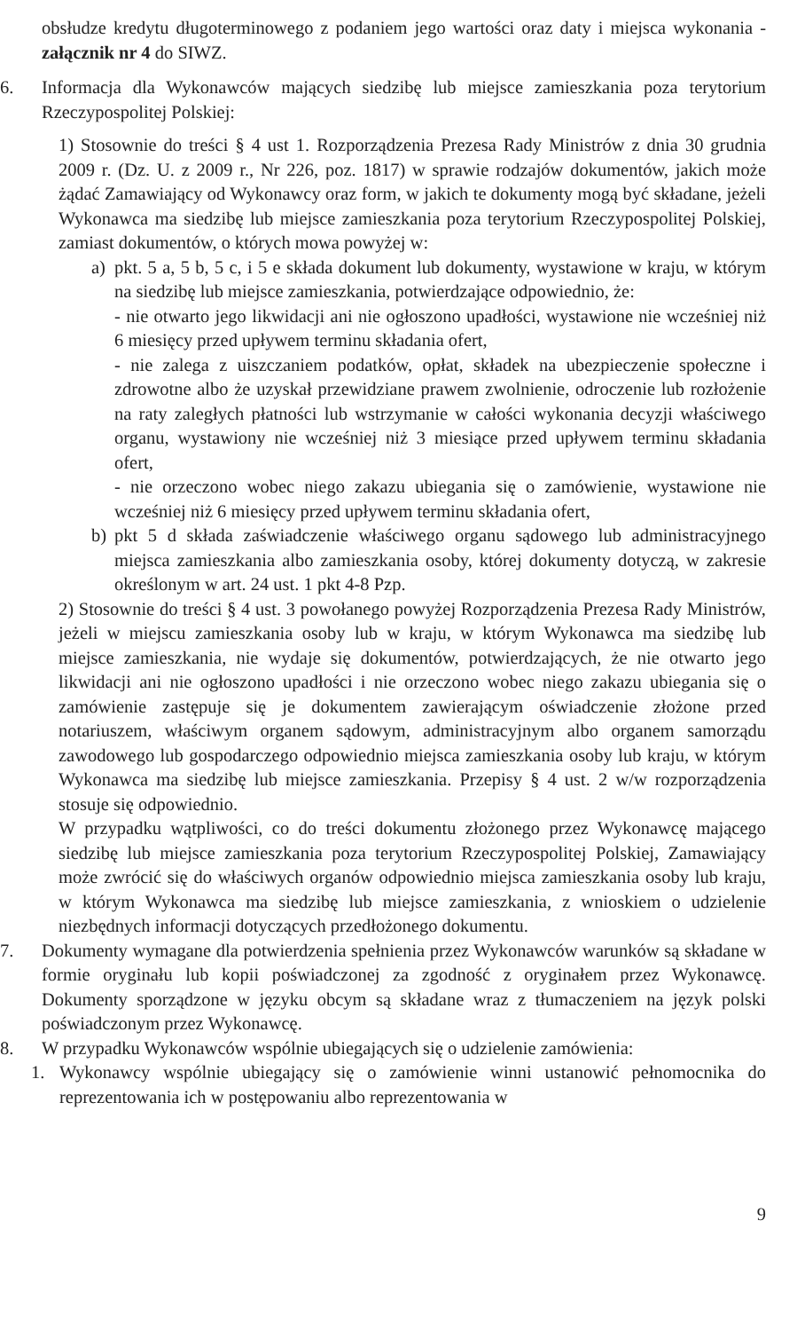obsłudze kredytu długoterminowego z podaniem jego wartości oraz daty i miejsca wykonania - załącznik nr 4 do SIWZ.
6. Informacja dla Wykonawców mających siedzibę lub miejsce zamieszkania poza terytorium Rzeczypospolitej Polskiej:
1) Stosownie do treści § 4 ust 1. Rozporządzenia Prezesa Rady Ministrów z dnia 30 grudnia 2009 r. (Dz. U. z 2009 r., Nr 226, poz. 1817) w sprawie rodzajów dokumentów, jakich może żądać Zamawiający od Wykonawcy oraz form, w jakich te dokumenty mogą być składane, jeżeli Wykonawca ma siedzibę lub miejsce zamieszkania poza terytorium Rzeczypospolitej Polskiej, zamiast dokumentów, o których mowa powyżej w:
a) pkt. 5 a, 5 b, 5 c, i 5 e składa dokument lub dokumenty, wystawione w kraju, w którym na siedzibę lub miejsce zamieszkania, potwierdzające odpowiednio, że:
- nie otwarto jego likwidacji ani nie ogłoszono upadłości, wystawione nie wcześniej niż 6 miesięcy przed upływem terminu składania ofert,
- nie zalega z uiszczaniem podatków, opłat, składek na ubezpieczenie społeczne i zdrowotne albo że uzyskał przewidziane prawem zwolnienie, odroczenie lub rozłożenie na raty zaległych płatności lub wstrzymanie w całości wykonania decyzji właściwego organu, wystawiony nie wcześniej niż 3 miesiące przed upływem terminu składania ofert,
- nie orzeczono wobec niego zakazu ubiegania się o zamówienie, wystawione nie wcześniej niż 6 miesięcy przed upływem terminu składania ofert,
b) pkt 5 d składa zaświadczenie właściwego organu sądowego lub administracyjnego miejsca zamieszkania albo zamieszkania osoby, której dokumenty dotyczą, w zakresie określonym w art. 24 ust. 1 pkt 4-8 Pzp.
2) Stosownie do treści § 4 ust. 3 powołanego powyżej Rozporządzenia Prezesa Rady Ministrów, jeżeli w miejscu zamieszkania osoby lub w kraju, w którym Wykonawca ma siedzibę lub miejsce zamieszkania, nie wydaje się dokumentów, potwierdzających, że nie otwarto jego likwidacji ani nie ogłoszono upadłości i nie orzeczono wobec niego zakazu ubiegania się o zamówienie zastępuje się je dokumentem zawierającym oświadczenie złożone przed notariuszem, właściwym organem sądowym, administracyjnym albo organem samorządu zawodowego lub gospodarczego odpowiednio miejsca zamieszkania osoby lub kraju, w którym Wykonawca ma siedzibę lub miejsce zamieszkania. Przepisy § 4 ust. 2 w/w rozporządzenia stosuje się odpowiednio.
W przypadku wątpliwości, co do treści dokumentu złożonego przez Wykonawcę mającego siedzibę lub miejsce zamieszkania poza terytorium Rzeczypospolitej Polskiej, Zamawiający może zwrócić się do właściwych organów odpowiednio miejsca zamieszkania osoby lub kraju, w którym Wykonawca ma siedzibę lub miejsce zamieszkania, z wnioskiem o udzielenie niezbędnych informacji dotyczących przedłożonego dokumentu.
7. Dokumenty wymagane dla potwierdzenia spełnienia przez Wykonawców warunków są składane w formie oryginału lub kopii poświadczonej za zgodność z oryginałem przez Wykonawcę. Dokumenty sporządzone w języku obcym są składane wraz z tłumaczeniem na język polski poświadczonym przez Wykonawcę.
8. W przypadku Wykonawców wspólnie ubiegających się o udzielenie zamówienia:
1. Wykonawcy wspólnie ubiegający się o zamówienie winni ustanowić pełnomocnika do reprezentowania ich w postępowaniu albo reprezentowania w
9